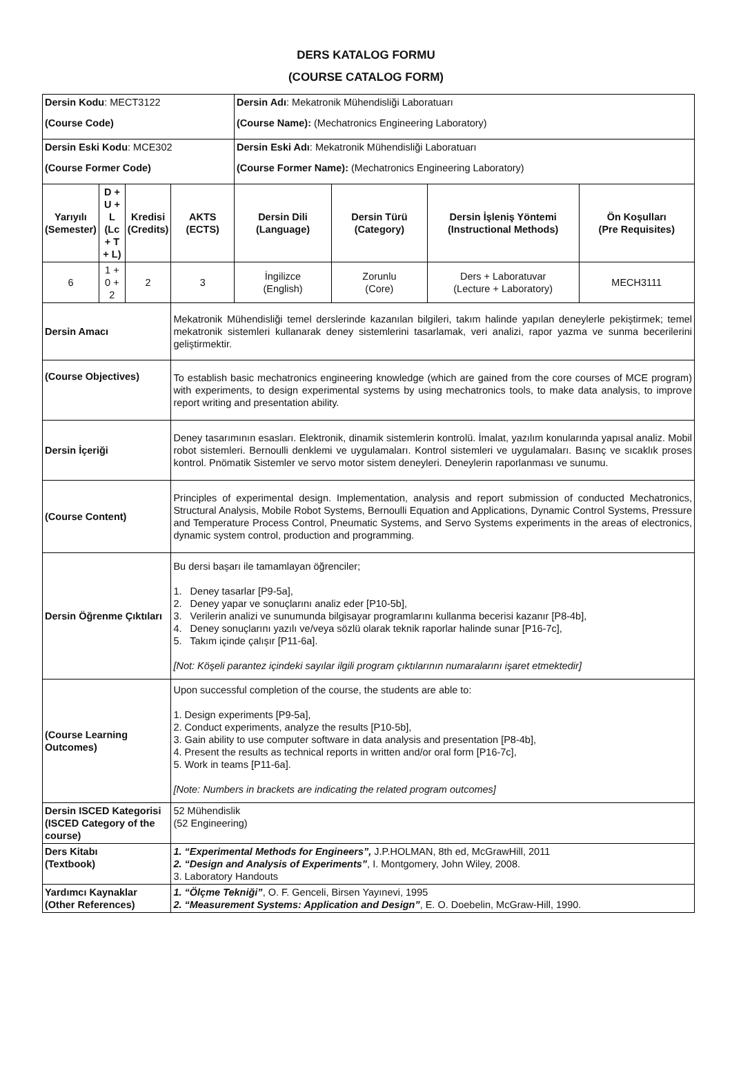DERS KATALOG FORMU
(COURSE CATALOG FORM)
| Dersin Kodu : MECT3122 (Course Code) | | | | Dersin Adı : Mekatronik Mühendisliği Laboratuarı (Course Name): (Mechatronics Engineering Laboratory) | | | |
| Dersin Eski Kodu : MCE302 (Course Former Code) | | | | Dersin Eski Adı : Mekatronik Mühendisliği Laboratuarı (Course Former Name): (Mechatronics Engineering Laboratory) | | | |
| Yarıyılı (Semester) | D + U + L (Lc + T + L) | Kredisi (Credits) | AKTS (ECTS) | Dersin Dili (Language) | Dersin Türü (Category) | Dersin İşleniş Yöntemi (Instructional Methods) | Ön Koşulları (Pre Requisites) |
| 6 | 1 + 0 + 2 | 2 | 3 | İngilizce (English) | Zorunlu (Core) | Ders + Laboratuvar (Lecture + Laboratory) | MECH3111 |
| Dersin Amacı | | | Mekatronik Mühendisliği temel derslerinde kazanılan bilgileri, takım halinde yapılan deneylerle pekiştirmek; temel mekatronik sistemleri kullanarak deney sistemlerini tasarlamak, veri analizi, rapor yazma ve sunma becerilerini geliştirmektir. | | | | |
| (Course Objectives) | | | To establish basic mechatronics engineering knowledge (which are gained from the core courses of MCE program) with experiments, to design experimental systems by using mechatronics tools, to make data analysis, to improve report writing and presentation ability. | | | | |
| Dersin İçeriği | | | Deney tasarımının esasları. Elektronik, dinamik sistemlerin kontrolü. İmalat, yazılım konularında yapısal analiz. Mobil robot sistemleri. Bernoulli denklemi ve uygulamaları. Kontrol sistemleri ve uygulamaları. Basınç ve sıcaklık proses kontrol. Pnömatik Sistemler ve servo motor sistem deneyleri. Deneylerin raporlanması ve sunumu. | | | | |
| (Course Content) | | | Principles of experimental design. Implementation, analysis and report submission of conducted Mechatronics, Structural Analysis, Mobile Robot Systems, Bernoulli Equation and Applications, Dynamic Control Systems, Pressure and Temperature Process Control, Pneumatic Systems, and Servo Systems experiments in the areas of electronics, dynamic system control, production and programming. | | | | |
| Dersin Öğrenme Çıktıları | | | Bu dersi başarı ile tamamlayan öğrenciler; 1. Deney tasarlar [P9-5a], 2. Deney yapar ve sonuçlarını analiz eder [P10-5b], 3. Verilerin analizi ve sunumunda bilgisayar programlarını kullanma becerisi kazanır [P8-4b], 4. Deney sonuçlarını yazılı ve/veya sözlü olarak teknik raporlar halinde sunar [P16-7c], 5. Takım içinde çalışır [P11-6a]. [Not: Köşeli parantez içindeki sayılar ilgili program çıktılarının numaralarını işaret etmektedir] | | | | |
| (Course Learning Outcomes) | | | Upon successful completion of the course, the students are able to: 1. Design experiments [P9-5a], 2. Conduct experiments, analyze the results [P10-5b], 3. Gain ability to use computer software in data analysis and presentation [P8-4b], 4. Present the results as technical reports in written and/or oral form [P16-7c], 5. Work in teams [P11-6a]. [Note: Numbers in brackets are indicating the related program outcomes] | | | | |
| Dersin ISCED Kategorisi (ISCED Category of the course) | | | 52 Mühendislik (52 Engineering) | | | | |
| Ders Kitabı (Textbook) | | | 1. “Experimental Methods for Engineers”, J.P.HOLMAN, 8th ed, McGrawHill, 2011 2. “Design and Analysis of Experiments” , I. Montgomery, John Wiley, 2008. 3. Laboratory Handouts | | | | |
| Yardımcı Kaynaklar (Other References) | | | 1. “Ölçme Tekniği” , O. F. Genceli, Birsen Yayınevi, 1995 2. “Measurement Systems: Application and Design” , E. O. Doebelin, McGraw-Hill, 1990. | | | | |